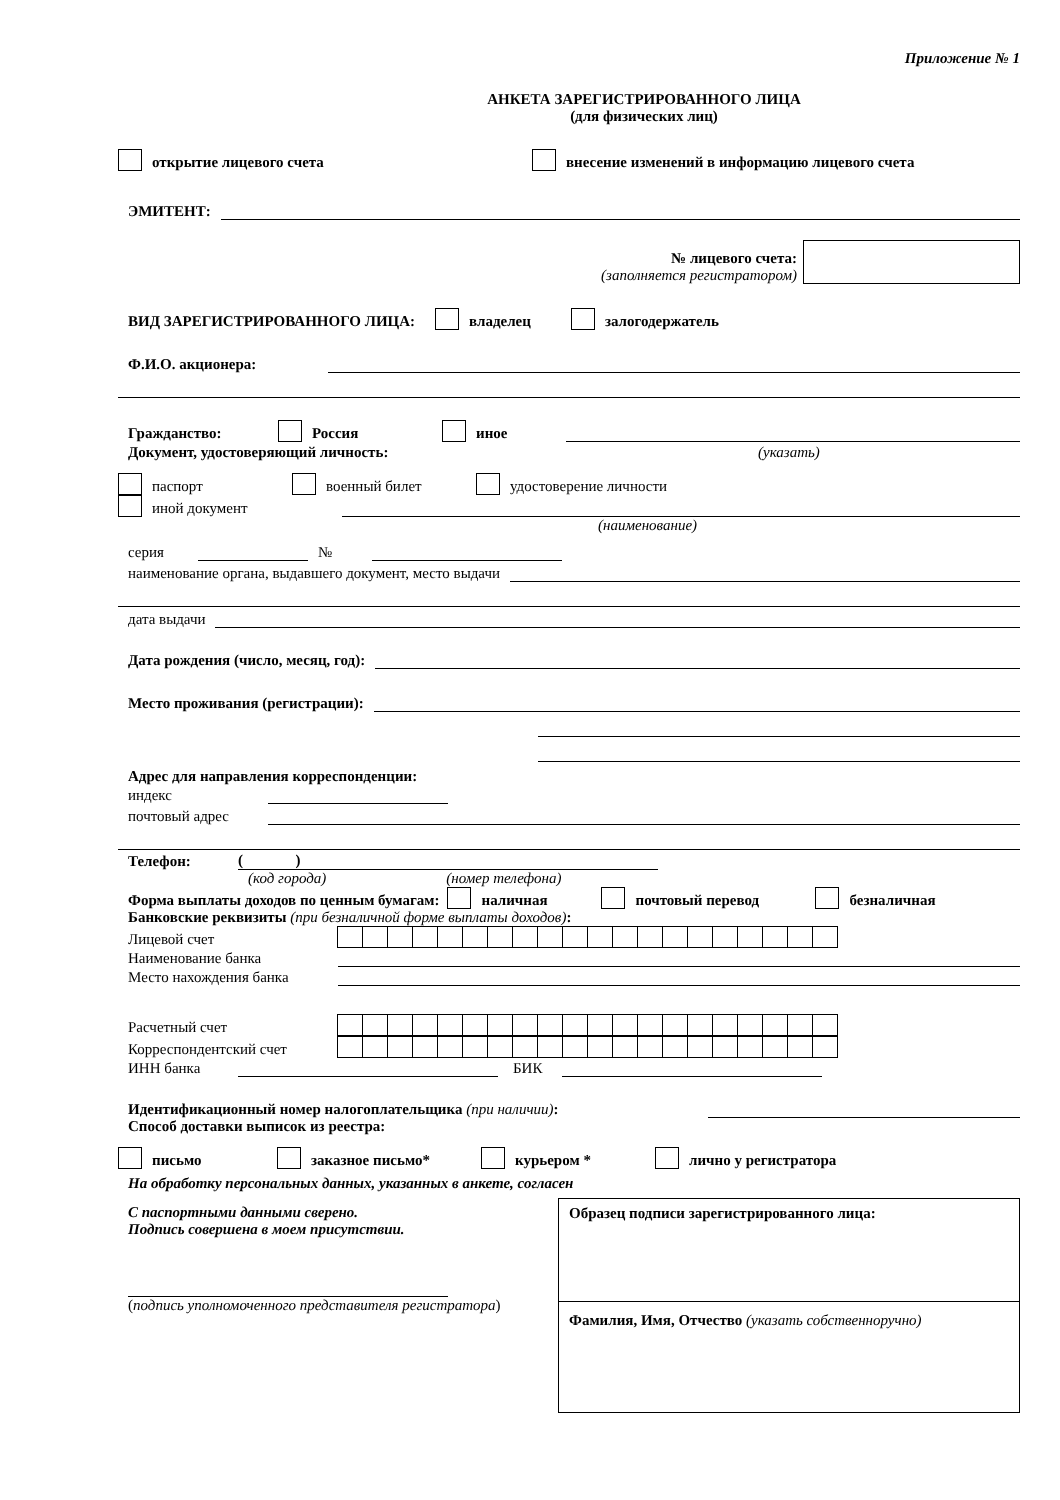Приложение № 1
АНКЕТА ЗАРЕГИСТРИРОВАННОГО ЛИЦА
(для физических лиц)
открытие лицевого счета внесение изменений в информацию лицевого счета
ЭМИТЕНТ:
№ лицевого счета:
(заполняется регистратором)
ВИД ЗАРЕГИСТРИРОВАННОГО ЛИЦА: владелец залогодержатель
Ф.И.О. акционера:
Гражданство: Россия иное
Документ, удостоверяющий личность: (указать)
паспорт военный билет удостоверение личности
иной документ
(наименование)
серия
№
наименование органа, выдавшего документ, место выдачи
дата выдачи
Дата рождения (число, месяц, год):
Место проживания (регистрации):
Адрес для направления корреспонденции:
индекс
почтовый адрес
Телефон:
( )
(код города) (номер телефона)
Форма выплаты доходов по ценным бумагам: наличная почтовый перевод безналичная
Банковские реквизиты (при безналичной форме выплаты доходов):
Лицевой счет
Наименование банка
Место нахождения банка
Расчетный счет
Корреспондентский счет
ИНН банка
БИК
Идентификационный номер налогоплательщика (при наличии):
Способ доставки выписок из реестра:
письмо заказное письмо* курьером * лично у регистратора
На обработку персональных данных, указанных в анкете, согласен
С паспортными данными сверено.
Подпись совершена в моем присутствии.
(подпись уполномоченного представителя регистратора)
Образец подписи зарегистрированного лица:
Фамилия, Имя, Отчество (указать собственноручно)